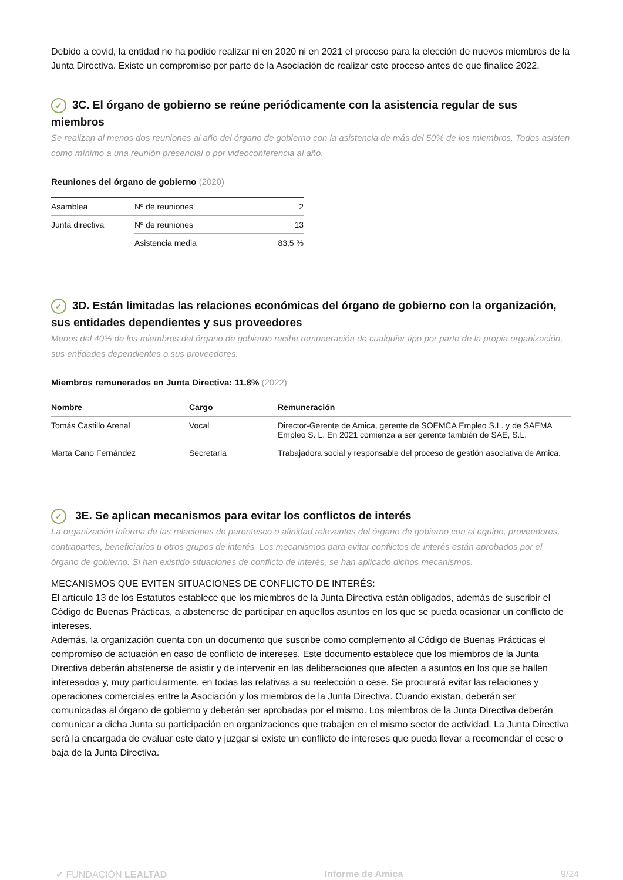Debido a covid, la entidad no ha podido realizar ni en 2020 ni en 2021 el proceso para la elección de nuevos miembros de la Junta Directiva. Existe un compromiso por parte de la Asociación de realizar este proceso antes de que finalice 2022.
✓ 3C. El órgano de gobierno se reúne periódicamente con la asistencia regular de sus miembros
Se realizan al menos dos reuniones al año del órgano de gobierno con la asistencia de más del 50% de los miembros. Todos asisten como mínimo a una reunión presencial o por videoconferencia al año.
Reuniones del órgano de gobierno (2020)
| Asamblea | Nº de reuniones | 2 |
| Junta directiva | Nº de reuniones | 13 |
| | Asistencia media | 83,5 % |
✓ 3D. Están limitadas las relaciones económicas del órgano de gobierno con la organización, sus entidades dependientes y sus proveedores
Menos del 40% de los miembros del órgano de gobierno recibe remuneración de cualquier tipo por parte de la propia organización, sus entidades dependientes o sus proveedores.
Miembros remunerados en Junta Directiva: 11.8% (2022)
| Nombre | Cargo | Remuneración |
| --- | --- | --- |
| Tomás Castillo Arenal | Vocal | Director-Gerente de Amica, gerente de SOEMCA Empleo S.L. y de SAEMA Empleo S. L. En 2021 comienza a ser gerente también de SAE, S.L. |
| Marta Cano Fernández | Secretaria | Trabajadora social y responsable del proceso de gestión asociativa de Amica. |
✓ 3E. Se aplican mecanismos para evitar los conflictos de interés
La organización informa de las relaciones de parentesco o afinidad relevantes del órgano de gobierno con el equipo, proveedores, contrapartes, beneficiarios u otros grupos de interés. Los mecanismos para evitar conflictos de interés están aprobados por el órgano de gobierno. Si han existido situaciones de conflicto de interés, se han aplicado dichos mecanismos.
MECANISMOS QUE EVITEN SITUACIONES DE CONFLICTO DE INTERÉS:
El artículo 13 de los Estatutos establece que los miembros de la Junta Directiva están obligados, además de suscribir el Código de Buenas Prácticas, a abstenerse de participar en aquellos asuntos en los que se pueda ocasionar un conflicto de intereses.
Además, la organización cuenta con un documento que suscribe como complemento al Código de Buenas Prácticas el compromiso de actuación en caso de conflicto de intereses. Este documento establece que los miembros de la Junta Directiva deberán abstenerse de asistir y de intervenir en las deliberaciones que afecten a asuntos en los que se hallen interesados y, muy particularmente, en todas las relativas a su reelección o cese. Se procurará evitar las relaciones y operaciones comerciales entre la Asociación y los miembros de la Junta Directiva. Cuando existan, deberán ser comunicadas al órgano de gobierno y deberán ser aprobadas por el mismo. Los miembros de la Junta Directiva deberán comunicar a dicha Junta su participación en organizaciones que trabajen en el mismo sector de actividad. La Junta Directiva será la encargada de evaluar este dato y juzgar si existe un conflicto de intereses que pueda llevar a recomendar el cese o baja de la Junta Directiva.
✔ FUNDACIÓN LEALTAD Informe de Amica 9/24